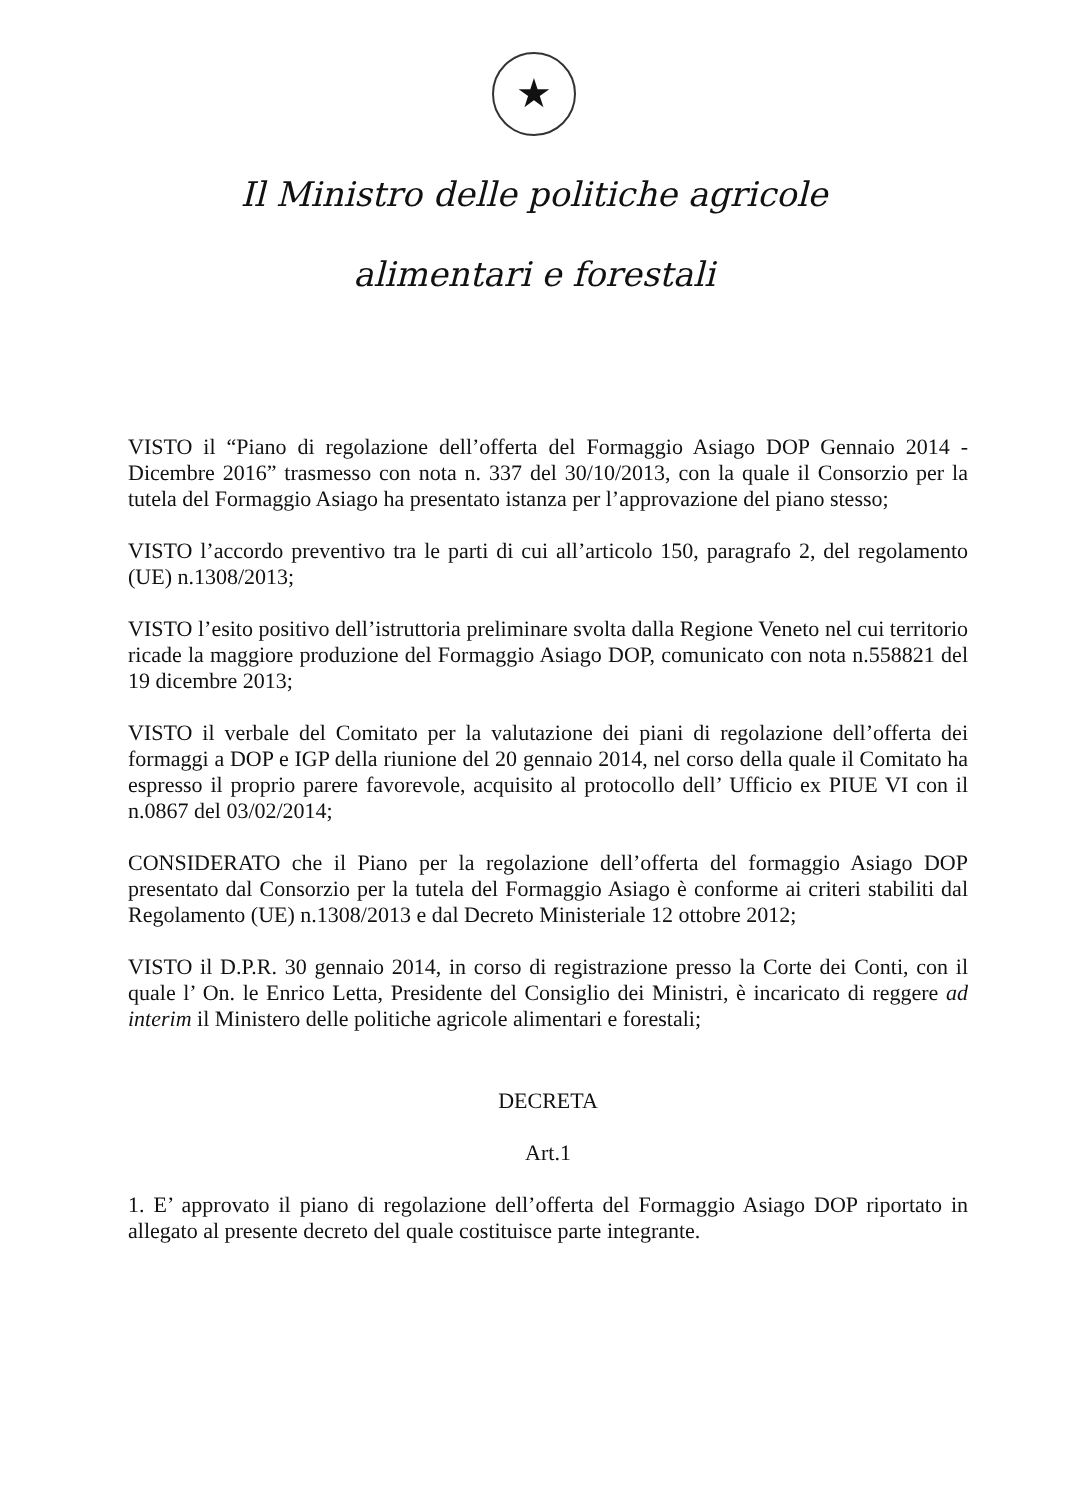★
Il Ministro delle politiche agricole
alimentari e forestali
VISTO il “Piano di regolazione dell’offerta del Formaggio Asiago DOP Gennaio 2014 - Dicembre 2016” trasmesso con nota n. 337 del 30/10/2013, con la quale il Consorzio per la tutela del Formaggio Asiago ha presentato istanza per l’approvazione del piano stesso;
VISTO l’accordo preventivo tra le parti di cui all’articolo 150, paragrafo 2, del regolamento (UE) n.1308/2013;
VISTO l’esito positivo dell’istruttoria preliminare svolta dalla Regione Veneto nel cui territorio ricade la maggiore produzione del Formaggio Asiago DOP, comunicato con nota n.558821 del 19 dicembre 2013;
VISTO il verbale del Comitato per la valutazione dei piani di regolazione dell’offerta dei formaggi a DOP e IGP della riunione del 20 gennaio 2014, nel corso della quale il Comitato ha espresso il proprio parere favorevole, acquisito al protocollo dell’ Ufficio ex PIUE VI con il n.0867 del 03/02/2014;
CONSIDERATO che il Piano per la regolazione dell’offerta del formaggio Asiago DOP presentato dal Consorzio per la tutela del Formaggio Asiago è conforme ai criteri stabiliti dal Regolamento (UE) n.1308/2013 e dal Decreto Ministeriale 12 ottobre 2012;
VISTO il D.P.R. 30 gennaio 2014, in corso di registrazione presso la Corte dei Conti, con il quale l’ On. le Enrico Letta, Presidente del Consiglio dei Ministri, è incaricato di reggere ad interim il Ministero delle politiche agricole alimentari e forestali;
DECRETA
Art.1
1. E’ approvato il piano di regolazione dell’offerta del Formaggio Asiago DOP riportato in allegato al presente decreto del quale costituisce parte integrante.